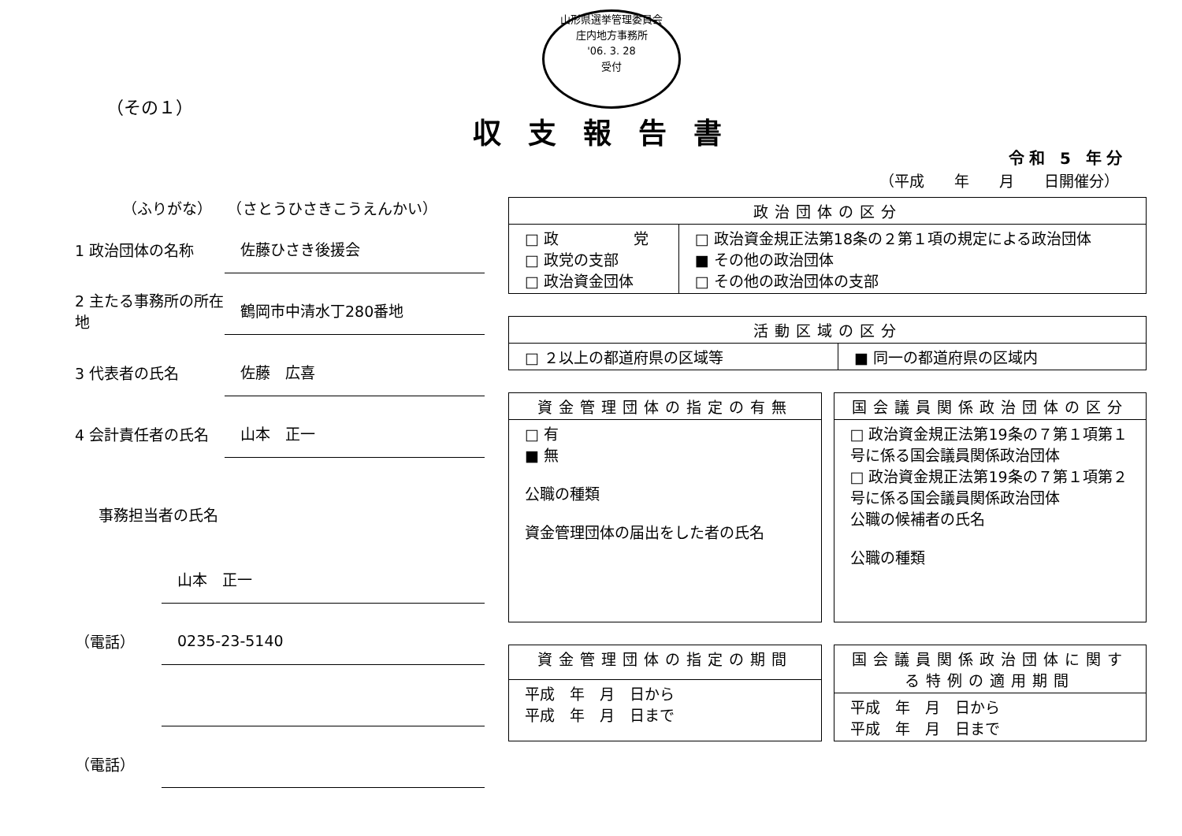山形県選挙管理委員会
庄内地方事務所
'06. 3. 28
受付
（その１）
収支報告書
令和 5 年分
（平成　　年　　月　　日開催分）
（ふりがな）　　（さとうひさきこうえんかい）
1 政治団体の名称
佐藤ひさき後援会
2 主たる事務所の所在地
鶴岡市中清水丁280番地
3 代表者の氏名
佐藤　広喜
4 会計責任者の氏名
山本　正一
事務担当者の氏名
山本　正一
（電話）
0235-23-5140
（電話）
| 政治団体の区分 | |
| --- | --- |
| □ 政 党 □ 政党の支部 □ 政治資金団体 | □ 政治資金規正法第18条の２第１項の規定による政治団体 ■ その他の政治団体 □ その他の政治団体の支部 |
| 活動区域の区分 | |
| --- | --- |
| □ ２以上の都道府県の区域等 | ■ 同一の都道府県の区域内 |
| 資金管理団体の指定の有無 |
| --- |
| □ 有 ■ 無 公職の種類 資金管理団体の届出をした者の氏名 |
| 国会議員関係政治団体の区分 |
| --- |
| □ 政治資金規正法第19条の７第１項第１号に係る国会議員関係政治団体 □ 政治資金規正法第19条の７第１項第２号に係る国会議員関係政治団体 公職の候補者の氏名 公職の種類 |
| 資金管理団体の指定の期間 |
| --- |
| 平成 年 月 日から 平成 年 月 日まで |
| 国会議員関係政治団体に関する特例の適用期間 |
| --- |
| 平成 年 月 日から 平成 年 月 日まで |